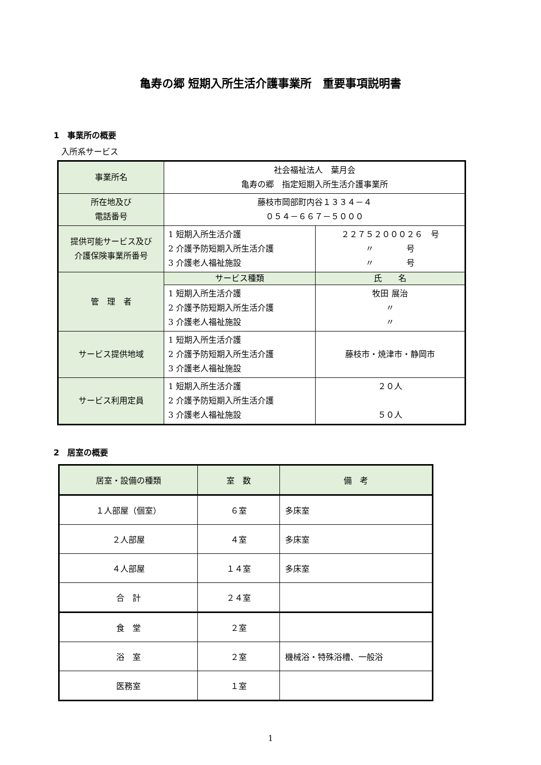亀寿の郷 短期入所生活介護事業所　重要事項説明書
1　事業所の概要
入所系サービス
| 事業所名 | 社会福祉法人 葉月会 亀寿の郷 指定短期入所生活介護事業所 | |
| 所在地及び 電話番号 | 藤枝市岡部町内谷１３３４－４ ０５４－６６７－５０００ | |
| 提供可能サービス及び 介護保険事業所番号 | 1 短期入所生活介護 2 介護予防短期入所生活介護 3 介護老人福祉施設 | ２２７５２０００２６ 号 〃 号 〃 号 |
| 管 理 者 | サービス種類 | 氏 名 |
| | 1 短期入所生活介護 2 介護予防短期入所生活介護 3 介護老人福祉施設 | 牧田 展治 〃 〃 |
| サービス提供地域 | 1 短期入所生活介護 2 介護予防短期入所生活介護 3 介護老人福祉施設 | 藤枝市・焼津市・静岡市 |
| サービス利用定員 | 1 短期入所生活介護 2 介護予防短期入所生活介護 3 介護老人福祉施設 | ２０人 ５０人 |
2　居室の概要
| 居室・設備の種類 | 室 数 | 備 考 |
| --- | --- | --- |
| １人部屋（個室） | ６室 | 多床室 |
| ２人部屋 | ４室 | 多床室 |
| ４人部屋 | １４室 | 多床室 |
| 合 計 | ２４室 | |
| 食 堂 | ２室 | |
| 浴 室 | ２室 | 機械浴・特殊浴槽、一般浴 |
| 医務室 | １室 | |
1